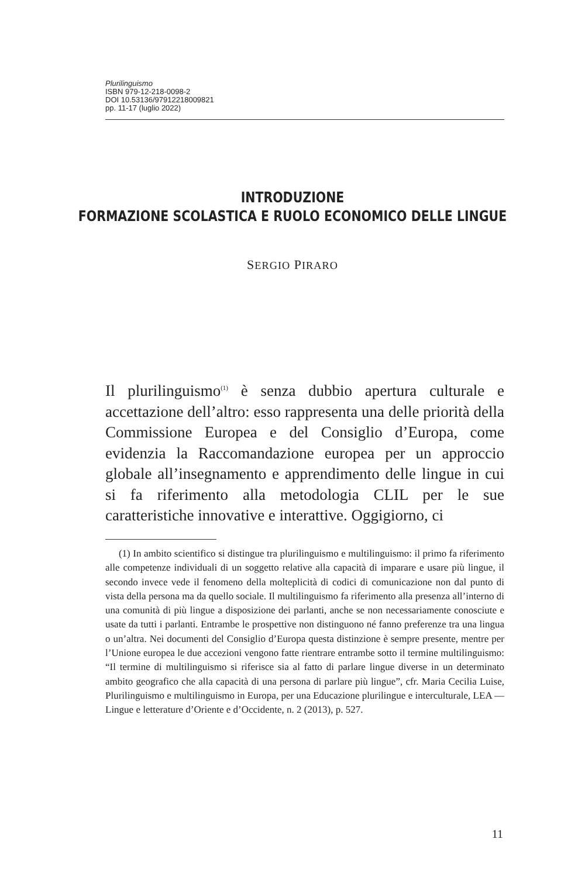Plurilinguismo
ISBN 979-12-218-0098-2
DOI 10.53136/97912218009821
pp. 11-17 (luglio 2022)
INTRODUZIONE
FORMAZIONE SCOLASTICA E RUOLO ECONOMICO DELLE LINGUE
SERGIO PIRARO
Il plurilinguismo<sup>(1)</sup> è senza dubbio apertura culturale e accettazione dell’altro: esso rappresenta una delle priorità della Commissione Europea e del Consiglio d’Europa, come evidenzia la Raccomandazione europea per un approccio globale all’insegnamento e apprendimento delle lingue in cui si fa riferimento alla metodologia CLIL per le sue caratteristiche innovative e interattive. Oggigiorno, ci
(1) In ambito scientifico si distingue tra plurilinguismo e multilinguismo: il primo fa riferimento alle competenze individuali di un soggetto relative alla capacità di imparare e usare più lingue, il secondo invece vede il fenomeno della molteplicità di codici di comunicazione non dal punto di vista della persona ma da quello sociale. Il multilinguismo fa riferimento alla presenza all’interno di una comunità di più lingue a disposizione dei parlanti, anche se non necessariamente conosciute e usate da tutti i parlanti. Entrambe le prospettive non distinguono né fanno preferenze tra una lingua o un’altra. Nei documenti del Consiglio d’Europa questa distinzione è sempre presente, mentre per l’Unione europea le due accezioni vengono fatte rientrare entrambe sotto il termine multilinguismo: “Il termine di multilinguismo si riferisce sia al fatto di parlare lingue diverse in un determinato ambito geografico che alla capacità di una persona di parlare più lingue”, cfr. Maria Cecilia Luise, Plurilinguismo e multilinguismo in Europa, per una Educazione plurilingue e interculturale, LEA — Lingue e letterature d’Oriente e d’Occidente, n. 2 (2013), p. 527.
11